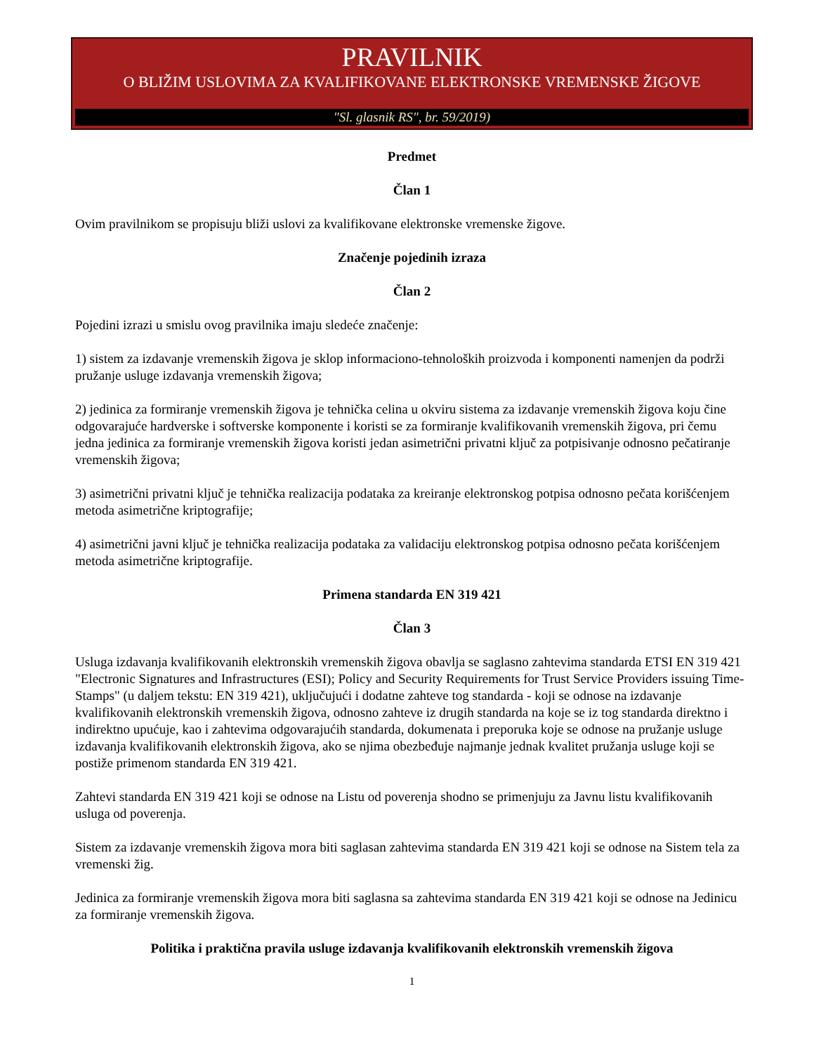PRAVILNIK
O BLIŽIM USLOVIMA ZA KVALIFIKOVANE ELEKTRONSKE VREMENSKE ŽIGOVE
"Sl. glasnik RS", br. 59/2019)
Predmet
Član 1
Ovim pravilnikom se propisuju bliži uslovi za kvalifikovane elektronske vremenske žigove.
Značenje pojedinih izraza
Član 2
Pojedini izrazi u smislu ovog pravilnika imaju sledeće značenje:
1) sistem za izdavanje vremenskih žigova je sklop informaciono-tehnoloških proizvoda i komponenti namenjen da podrži pružanje usluge izdavanja vremenskih žigova;
2) jedinica za formiranje vremenskih žigova je tehnička celina u okviru sistema za izdavanje vremenskih žigova koju čine odgovarajuće hardverske i softverske komponente i koristi se za formiranje kvalifikovanih vremenskih žigova, pri čemu jedna jedinica za formiranje vremenskih žigova koristi jedan asimetrični privatni ključ za potpisivanje odnosno pečatiranje vremenskih žigova;
3) asimetrični privatni ključ je tehnička realizacija podataka za kreiranje elektronskog potpisa odnosno pečata korišćenjem metoda asimetrične kriptografije;
4) asimetrični javni ključ je tehnička realizacija podataka za validaciju elektronskog potpisa odnosno pečata korišćenjem metoda asimetrične kriptografije.
Primena standarda EN 319 421
Član 3
Usluga izdavanja kvalifikovanih elektronskih vremenskih žigova obavlja se saglasno zahtevima standarda ETSI EN 319 421 "Electronic Signatures and Infrastructures (ESI); Policy and Security Requirements for Trust Service Providers issuing Time-Stamps" (u daljem tekstu: EN 319 421), uključujući i dodatne zahteve tog standarda - koji se odnose na izdavanje kvalifikovanih elektronskih vremenskih žigova, odnosno zahteve iz drugih standarda na koje se iz tog standarda direktno i indirektno upućuje, kao i zahtevima odgovarajućih standarda, dokumenata i preporuka koje se odnose na pružanje usluge izdavanja kvalifikovanih elektronskih žigova, ako se njima obezbeđuje najmanje jednak kvalitet pružanja usluge koji se postiže primenom standarda EN 319 421.
Zahtevi standarda EN 319 421 koji se odnose na Listu od poverenja shodno se primenjuju za Javnu listu kvalifikovanih usluga od poverenja.
Sistem za izdavanje vremenskih žigova mora biti saglasan zahtevima standarda EN 319 421 koji se odnose na Sistem tela za vremenski žig.
Jedinica za formiranje vremenskih žigova mora biti saglasna sa zahtevima standarda EN 319 421 koji se odnose na Jedinicu za formiranje vremenskih žigova.
Politika i praktična pravila usluge izdavanja kvalifikovanih elektronskih vremenskih žigova
1